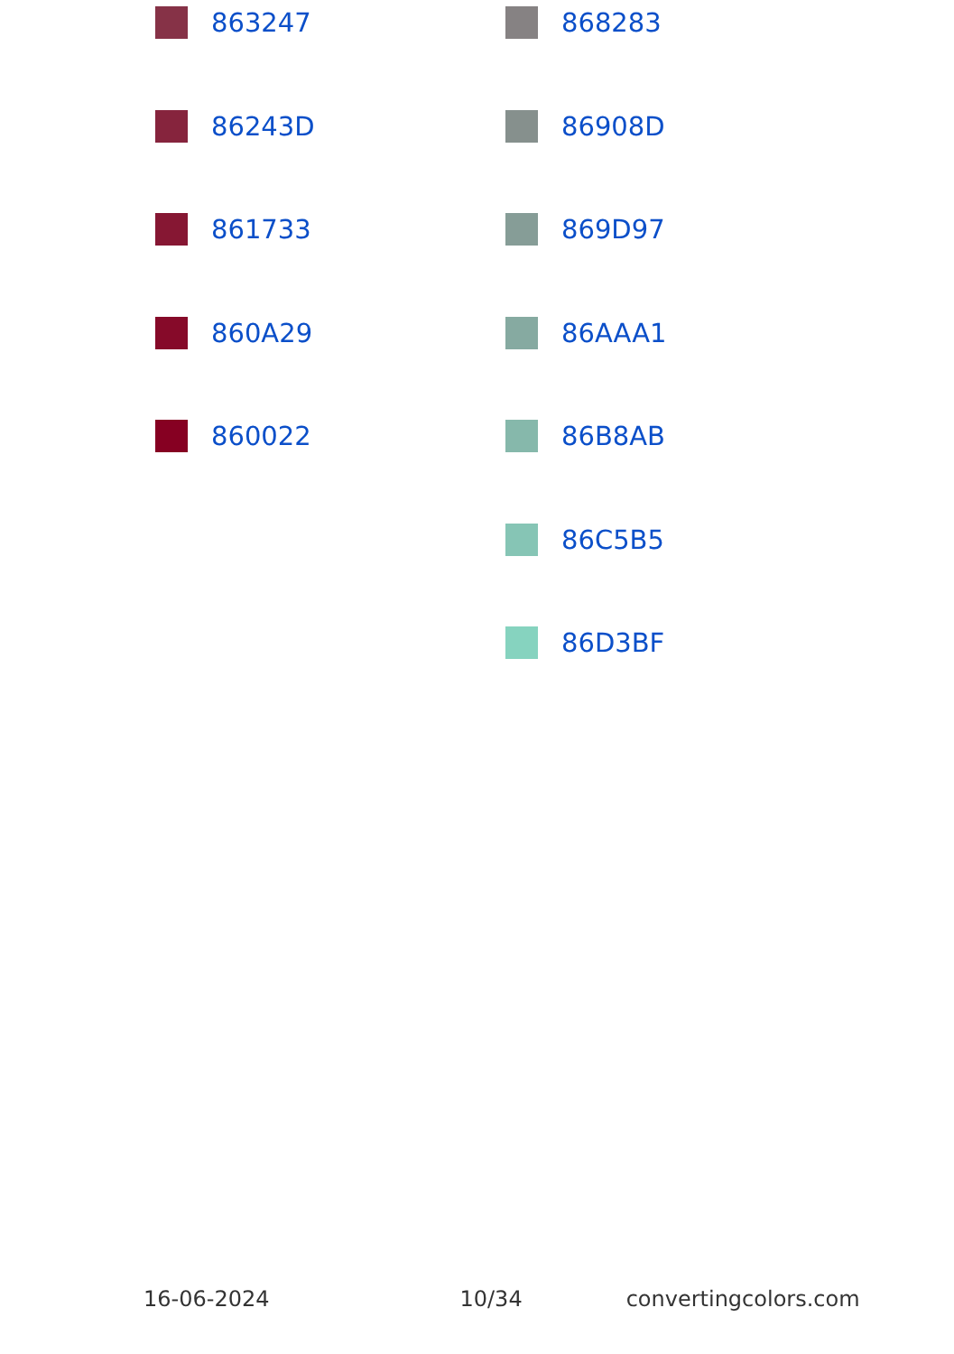863247
86243D
861733
860A29
860022
868283
86908D
869D97
86AAA1
86B8AB
86C5B5
86D3BF
16-06-2024 10/34 convertingcolors.com